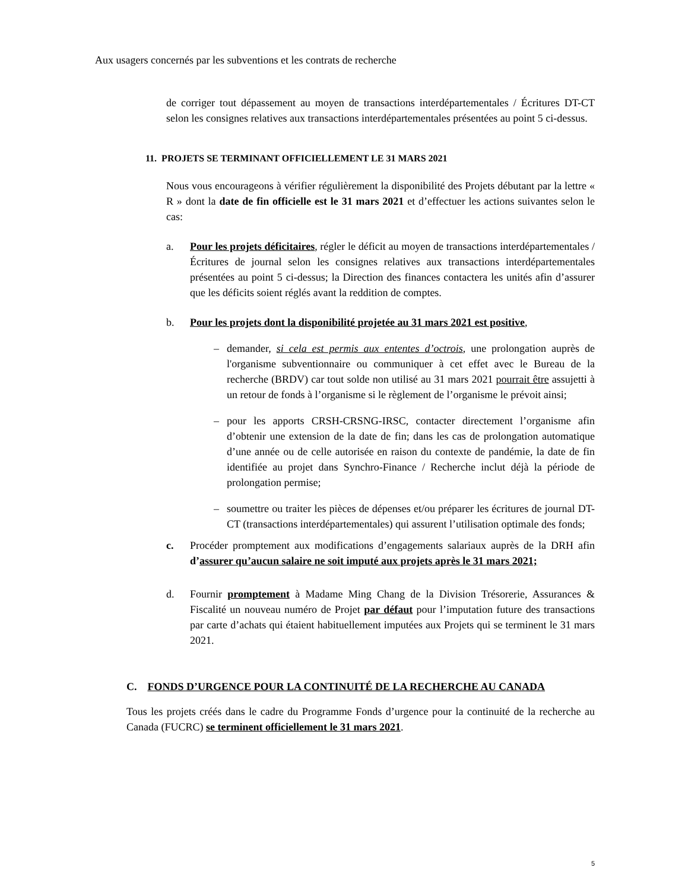Aux usagers concernés par les subventions et les contrats de recherche
de corriger tout dépassement au moyen de transactions interdépartementales / Écritures DT-CT selon les consignes relatives aux transactions interdépartementales présentées au point 5 ci-dessus.
11. PROJETS SE TERMINANT OFFICIELLEMENT LE 31 MARS 2021
Nous vous encourageons à vérifier régulièrement la disponibilité des Projets débutant par la lettre « R » dont la date de fin officielle est le 31 mars 2021 et d’effectuer les actions suivantes selon le cas:
a. Pour les projets déficitaires, régler le déficit au moyen de transactions interdépartementales / Écritures de journal selon les consignes relatives aux transactions interdépartementales présentées au point 5 ci-dessus; la Direction des finances contactera les unités afin d’assurer que les déficits soient réglés avant la reddition de comptes.
b. Pour les projets dont la disponibilité projetée au 31 mars 2021 est positive,
– demander, si cela est permis aux ententes d’octrois, une prolongation auprès de l'organisme subventionnaire ou communiquer à cet effet avec le Bureau de la recherche (BRDV) car tout solde non utilisé au 31 mars 2021 pourrait être assujetti à un retour de fonds à l’organisme si le règlement de l’organisme le prévoit ainsi;
– pour les apports CRSH-CRSNG-IRSC, contacter directement l’organisme afin d’obtenir une extension de la date de fin; dans les cas de prolongation automatique d’une année ou de celle autorisée en raison du contexte de pandémie, la date de fin identifiée au projet dans Synchro-Finance / Recherche inclut déjà la période de prolongation permise;
– soumettre ou traiter les pièces de dépenses et/ou préparer les écritures de journal DT-CT (transactions interdépartementales) qui assurent l’utilisation optimale des fonds;
c. Procéder promptement aux modifications d’engagements salariaux auprès de la DRH afin d’assurer qu’aucun salaire ne soit imputé aux projets après le 31 mars 2021;
d. Fournir promptement à Madame Ming Chang de la Division Trésorerie, Assurances & Fiscalité un nouveau numéro de Projet par défaut pour l’imputation future des transactions par carte d’achats qui étaient habituellement imputées aux Projets qui se terminent le 31 mars 2021.
C. FONDS D’URGENCE POUR LA CONTINUITÉ DE LA RECHERCHE AU CANADA
Tous les projets créés dans le cadre du Programme Fonds d’urgence pour la continuité de la recherche au Canada (FUCRC) se terminent officiellement le 31 mars 2021.
5